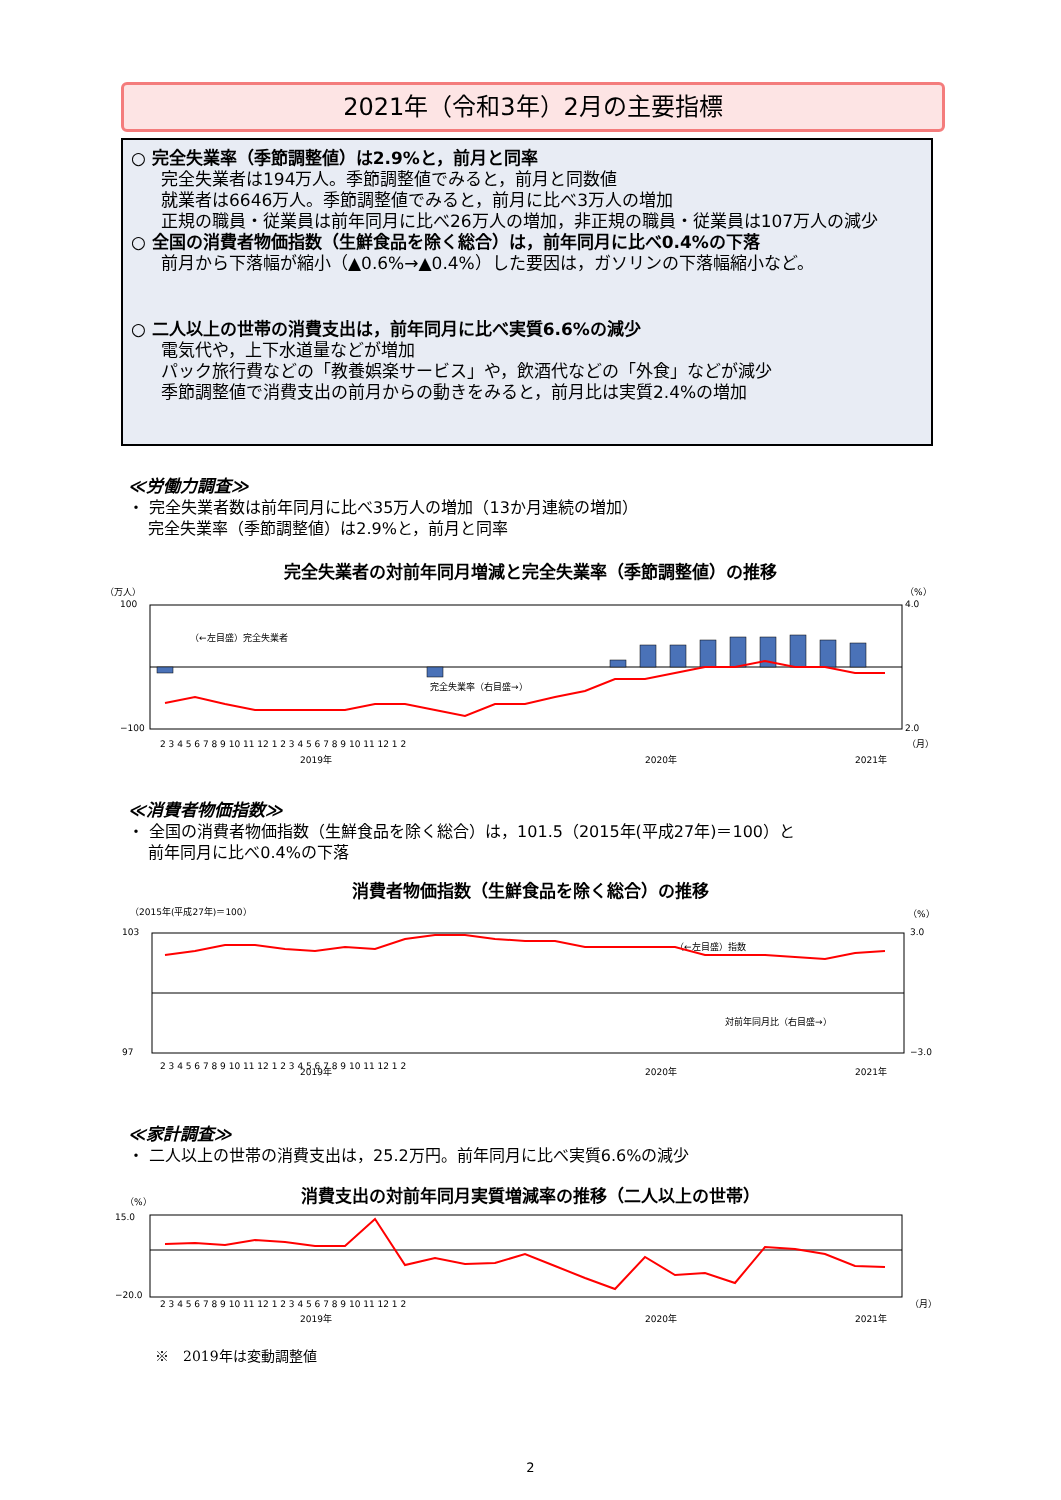2021年（令和3年）2月の主要指標
○ 完全失業率（季節調整値）は2.9%と，前月と同率
完全失業者は194万人。季節調整値でみると，前月と同数値
就業者は6646万人。季節調整値でみると，前月に比べ3万人の増加
正規の職員・従業員は前年同月に比べ26万人の増加，非正規の職員・従業員は107万人の減少
○ 全国の消費者物価指数（生鮮食品を除く総合）は，前年同月に比べ0.4%の下落
前月から下落幅が縮小（▲0.6%→▲0.4%）した要因は，ガソリンの下落幅縮小など。
○ 二人以上の世帯の消費支出は，前年同月に比べ実質6.6%の減少
電気代や，上下水道量などが増加
パック旅行費などの「教養娯楽サービス」や，飲酒代などの「外食」などが減少
季節調整値で消費支出の前月からの動きをみると，前月比は実質2.4%の増加
≪労働力調査≫
・ 完全失業者数は前年同月に比べ35万人の増加（13か月連続の増加）
完全失業率（季節調整値）は2.9%と，前月と同率
完全失業者の対前年同月増減と完全失業率（季節調整値）の推移
（万人）
（%）
100
−100
4.0
2.0
（←左目盛）完全失業者
完全失業率（右目盛→）
2 3 4 5 6 7 8 9 10 11 12 1 2 3 4 5 6 7 8 9 10 11 12 1 2
2019年
2020年
2021年
（月）
≪消費者物価指数≫
・ 全国の消費者物価指数（生鮮食品を除く総合）は，101.5（2015年(平成27年)＝100）と
前年同月に比べ0.4%の下落
消費者物価指数（生鮮食品を除く総合）の推移
（2015年(平成27年)＝100）
（%）
103
97
3.0
−3.0
（←左目盛）指数
対前年同月比（右目盛→）
2 3 4 5 6 7 8 9 10 11 12 1 2 3 4 5 6 7 8 9 10 11 12 1 2
2019年
2020年
2021年
≪家計調査≫
・ 二人以上の世帯の消費支出は，25.2万円。前年同月に比べ実質6.6%の減少
消費支出の対前年同月実質増減率の推移（二人以上の世帯）
（%）
15.0
−20.0
2 3 4 5 6 7 8 9 10 11 12 1 2 3 4 5 6 7 8 9 10 11 12 1 2
2019年
2020年
2021年
（月）
※　2019年は変動調整値
2